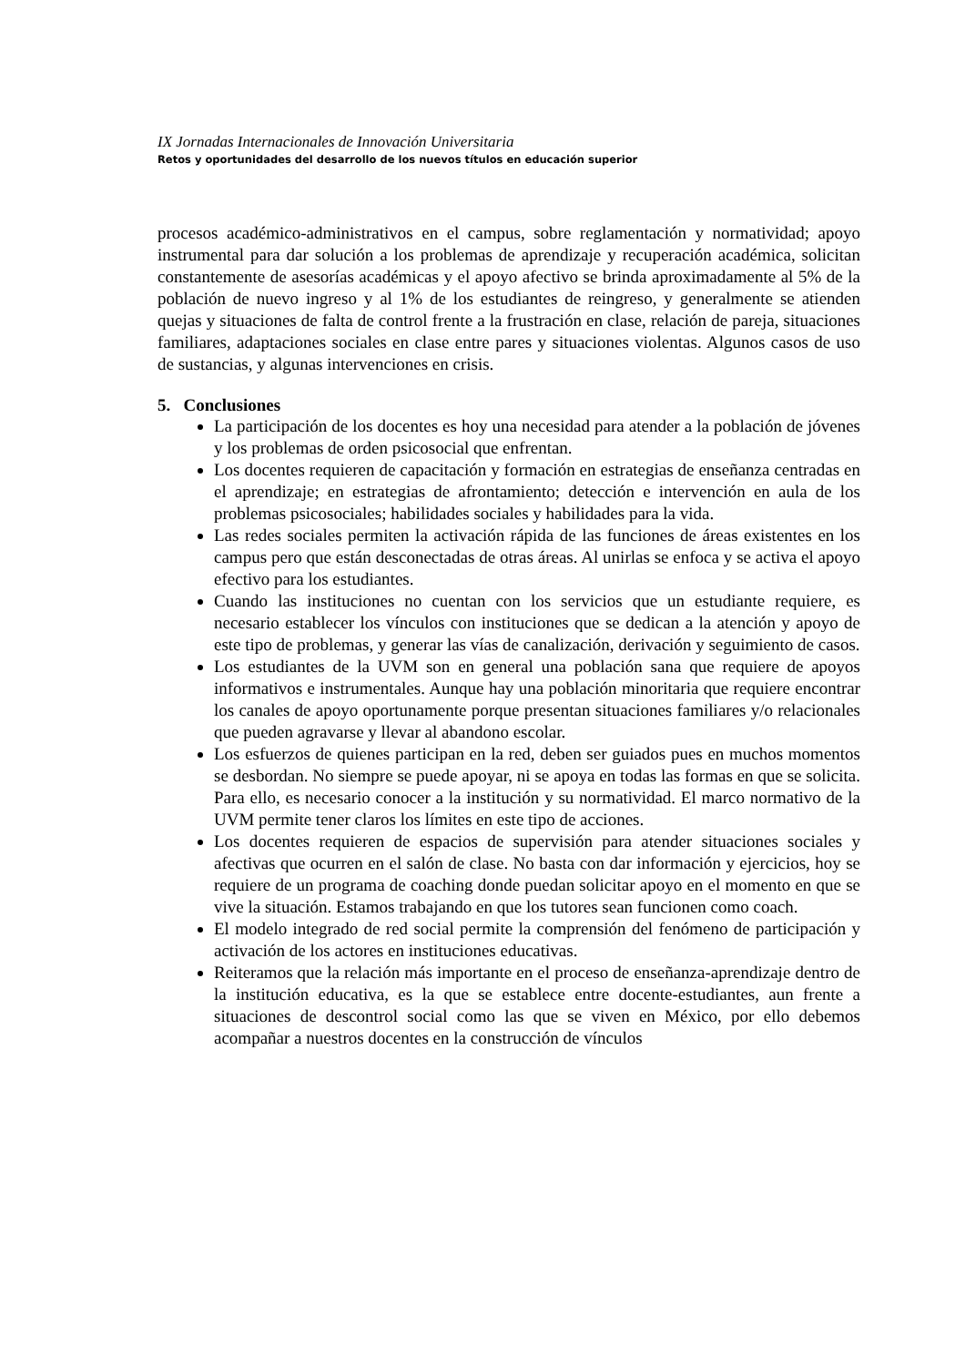IX Jornadas Internacionales de Innovación Universitaria
Retos y oportunidades del desarrollo de los nuevos títulos en educación superior
procesos académico-administrativos en el campus, sobre reglamentación y normatividad; apoyo instrumental para dar solución a los problemas de aprendizaje y recuperación académica, solicitan constantemente de asesorías académicas y el apoyo afectivo se brinda aproximadamente al 5% de la población de nuevo ingreso y al 1% de los estudiantes de reingreso, y generalmente se atienden quejas y situaciones de falta de control frente a la frustración en clase, relación de pareja, situaciones familiares, adaptaciones sociales en clase entre pares y situaciones violentas. Algunos casos de uso de sustancias, y algunas intervenciones en crisis.
5. Conclusiones
La participación de los docentes es hoy una necesidad para atender a la población de jóvenes y los problemas de orden psicosocial que enfrentan.
Los docentes requieren de capacitación y formación en estrategias de enseñanza centradas en el aprendizaje; en estrategias de afrontamiento; detección e intervención en aula de los problemas psicosociales; habilidades sociales y habilidades para la vida.
Las redes sociales permiten la activación rápida de las funciones de áreas existentes en los campus pero que están desconectadas de otras áreas. Al unirlas se enfoca y se activa el apoyo efectivo para los estudiantes.
Cuando las instituciones no cuentan con los servicios que un estudiante requiere, es necesario establecer los vínculos con instituciones que se dedican a la atención y apoyo de este tipo de problemas, y generar las vías de canalización, derivación y seguimiento de casos.
Los estudiantes de la UVM son en general una población sana que requiere de apoyos informativos e instrumentales. Aunque hay una población minoritaria que requiere encontrar los canales de apoyo oportunamente porque presentan situaciones familiares y/o relacionales que pueden agravarse y llevar al abandono escolar.
Los esfuerzos de quienes participan en la red, deben ser guiados pues en muchos momentos se desbordan. No siempre se puede apoyar, ni se apoya en todas las formas en que se solicita. Para ello, es necesario conocer a la institución y su normatividad. El marco normativo de la UVM permite tener claros los límites en este tipo de acciones.
Los docentes requieren de espacios de supervisión para atender situaciones sociales y afectivas que ocurren en el salón de clase. No basta con dar información y ejercicios, hoy se requiere de un programa de coaching donde puedan solicitar apoyo en el momento en que se vive la situación. Estamos trabajando en que los tutores sean funcionen como coach.
El modelo integrado de red social permite la comprensión del fenómeno de participación y activación de los actores en instituciones educativas.
Reiteramos que la relación más importante en el proceso de enseñanza-aprendizaje dentro de la institución educativa, es la que se establece entre docente-estudiantes, aun frente a situaciones de descontrol social como las que se viven en México, por ello debemos acompañar a nuestros docentes en la construcción de vínculos